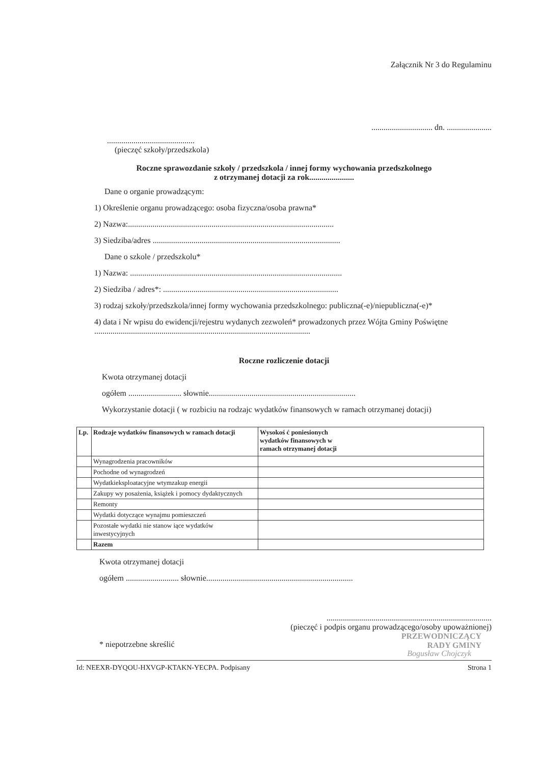Załącznik Nr 3 do Regulaminu
.............................. dn. ......................
...........................................
(pieczęć szkoły/przedszkola)
Roczne sprawozdanie szkoły / przedszkola / innej formy wychowania przedszkolnego
z otrzymanej dotacji za rok......................
Dane o organie prowadzącym:
1) Określenie organu prowadzącego: osoba fizyczna/osoba prawna*
2) Nazwa:.....................................................................................................
3) Siedziba/adres ............................................................................................
Dane o szkole / przedszkolu*
1) Nazwa: ........................................................................................................
2) Siedziba / adres*: ......................................................................................
3) rodzaj szkoły/przedszkola/innej formy wychowania przedszkolnego: publiczna(-e)/niepubliczna(-e)*
4) data i Nr wpisu do ewidencji/rejestru wydanych zezwoleń* prowadzonych przez Wójta Gminy Poświętne ..........................................................................................................
Roczne rozliczenie dotacji
Kwota otrzymanej dotacji
ogółem .......................... słownie........................................................................
Wykorzystanie dotacji ( w rozbiciu na rodzajc wydatków finansowych w ramach otrzymanej dotacji)
| Lp. | Rodzaje wydatków finansowych w ramach dotacji | Wysokoś ć poniesionych wydatków finansowych w ramach otrzymanej dotacji |
| --- | --- | --- |
| | Wynagrodzenia pracowników | |
| | Pochodne od wynagrodzeń | |
| | Wydatkieksploatacyjne wtymzakup energii | |
| | Zakupy wy posażenia, książek i pomocy dydaktycznych | |
| | Remonty | |
| | Wydatki dotyczące wynajmu pomieszczeń | |
| | Pozostałe wydatki nie stanow iące wydatków inwestycyjnych | |
| | Razem | |
Kwota otrzymanej dotacji
ogółem .......................... słownie........................................................................
.................................................................................
(pieczęć i podpis organu prowadzącego/osoby upoważnionej)
PRZEWODNICZĄCY
RADY GMINY
* niepotrzebne skreślić
Bogusław Chojczyk
Id: NEEXR-DYQOU-HXVGP-KTAKN-YECPA. Podpisany Strona 1